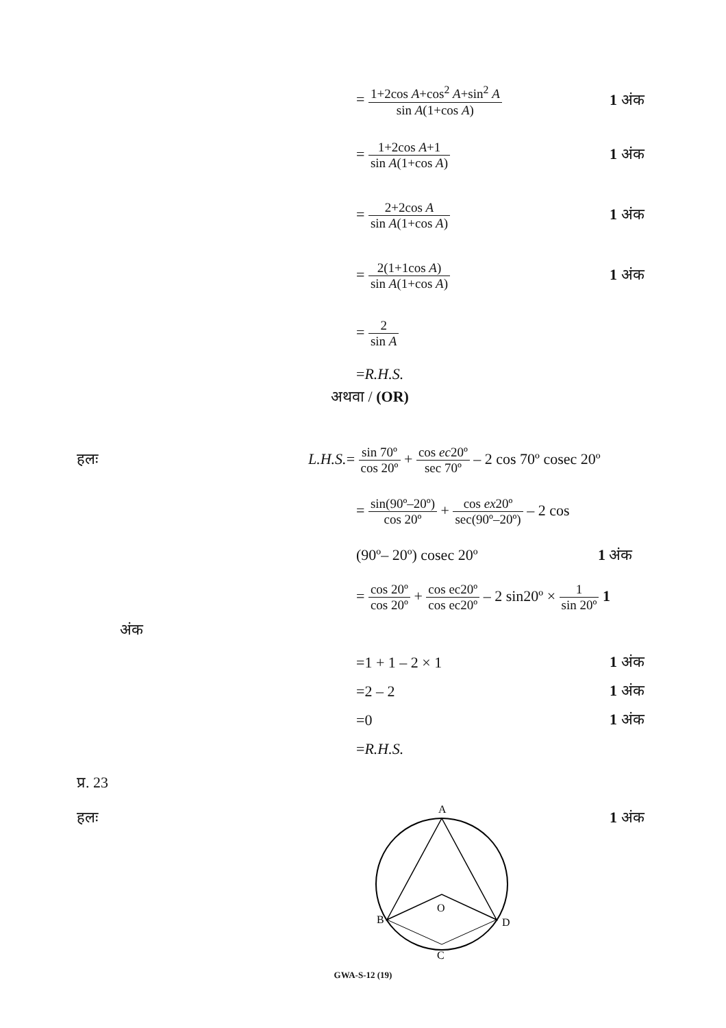= 1+2cos A+cos<sup>2</sup> A+sin<sup>2</sup> A sin A(1+cos A)
1 अंक
= 1+2cos A+1 sin A(1+cos A)
1 अंक
= 2+2cos A sin A(1+cos A)
1 अंक
= 2(1+1cos A) sin A(1+cos A)
1 अंक
= 2 sin A
=R.H.S.
अथवा / (OR)
हलः
L.H.S.= sin 70º cos 20º + cos ec20º sec 70º – 2 cos 70º cosec 20º
= sin(90º–20º) cos 20º + cos ex20º sec(90º–20º) – 2 cos
(90º– 20º) cosec 20º 1 अंक
= cos 20º cos 20º + cos ec20º cos ec20º – 2 sin20º × 1 sin 20º 1
अंक
=1 + 1 – 2 × 1 1 अंक
=2 – 2 1 अंक
=0 1 अंक
=R.H.S.
प्र. 23
हलः
A
B
D
C
O
1 अंक
GWA-S-12 (19)